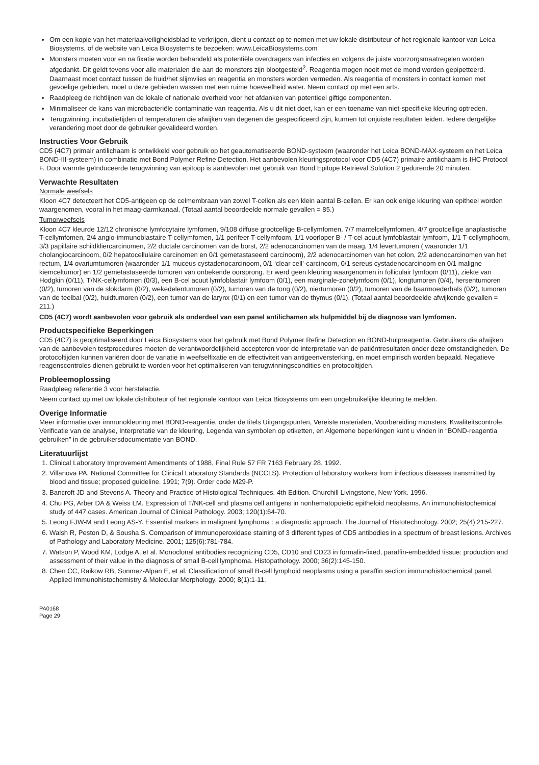Om een kopie van het materiaalveiligheidsblad te verkrijgen, dient u contact op te nemen met uw lokale distributeur of het regionale kantoor van Leica Biosystems, of de website van Leica Biosystems te bezoeken: www.LeicaBiosystems.com
Monsters moeten voor en na fixatie worden behandeld als potentiële overdragers van infecties en volgens de juiste voorzorgsmaatregelen worden afgedankt. Dit geldt tevens voor alle materialen die aan de monsters zijn blootgesteld<sup>2</sup>. Reagentia mogen nooit met de mond worden gepipetteerd. Daarnaast moet contact tussen de huid/het slijmvlies en reagentia en monsters worden vermeden. Als reagentia of monsters in contact komen met gevoelige gebieden, moet u deze gebieden wassen met een ruime hoeveelheid water. Neem contact op met een arts.
Raadpleeg de richtlijnen van de lokale of nationale overheid voor het afdanken van potentieel giftige componenten.
Minimaliseer de kans van microbacteriële contaminatie van reagentia. Als u dit niet doet, kan er een toename van niet-specifieke kleuring optreden.
Terugwinning, incubatietijden of temperaturen die afwijken van degenen die gespecificeerd zijn, kunnen tot onjuiste resultaten leiden. Iedere dergelijke verandering moet door de gebruiker gevalideerd worden.
Instructies Voor Gebruik
CD5 (4C7) primair antilichaam is ontwikkeld voor gebruik op het geautomatiseerde BOND-systeem (waaronder het Leica BOND-MAX-systeem en het Leica BOND-III-systeem) in combinatie met Bond Polymer Refine Detection. Het aanbevolen kleuringsprotocol voor CD5 (4C7) primaire antilichaam is IHC Protocol F. Door warmte geïnduceerde terugwinning van epitoop is aanbevolen met gebruik van Bond Epitope Retrieval Solution 2 gedurende 20 minuten.
Verwachte Resultaten
Normale weefsels
Kloon 4C7 detecteert het CD5-antigeen op de celmembraan van zowel T-cellen als een klein aantal B-cellen. Er kan ook enige kleuring van epitheel worden waargenomen, vooral in het maag-darmkanaal. (Totaal aantal beoordeelde normale gevallen = 85.)
Tumorweefsels
Kloon 4C7 kleurde 12/12 chronische lymfocytaire lymfomen, 9/108 diffuse grootcellige B-cellymfomen, 7/7 mantelcellymfomen, 4/7 grootcellige anaplastische T-cellymfomen, 2/4 angio-immunoblastaire T-cellymfomen, 1/1 perifeer T-cellymfoom, 1/1 voorloper B- / T-cel acuut lymfoblastair lymfoom, 1/1 T-cellymphoom, 3/3 papillaire schildkliercarcinomen, 2/2 ductale carcinomen van de borst, 2/2 adenocarcinomen van de maag, 1/4 levertumoren ( waaronder 1/1 cholangiocarcinoom, 0/2 hepatocellulaire carcinomen en 0/1 gemetastaseerd carcinoom), 2/2 adenocarcinomen van het colon, 2/2 adenocarcinomen van het rectum, 1/4 ovariumtumoren (waaronder 1/1 muceus cystadenocarcinoom, 0/1 ‘clear cell’-carcinoom, 0/1 sereus cystadenocarcinoom en 0/1 maligne kiemceltumor) en 1/2 gemetastaseerde tumoren van onbekende oorsprong. Er werd geen kleuring waargenomen in folliculair lymfoom (0/11), ziekte van Hodgkin (0/11), T/NK-cellymfomen (0/3), een B-cel acuut lymfoblastair lymfoom (0/1), een marginale-zonelymfoom (0/1), longtumoren (0/4), hersentumoren (0/2), tumoren van de slokdarm (0/2), wekedelentumoren (0/2), tumoren van de tong (0/2), niertumoren (0/2), tumoren van de baarmoederhals (0/2), tumoren van de teelbal (0/2), huidtumoren (0/2), een tumor van de larynx (0/1) en een tumor van de thymus (0/1). (Totaal aantal beoordeelde afwijkende gevallen = 211.)
CD5 (4C7) wordt aanbevolen voor gebruik als onderdeel van een panel antilichamen als hulpmiddel bij de diagnose van lymfomen.
Productspecifieke Beperkingen
CD5 (4C7) is geoptimaliseerd door Leica Biosystems voor het gebruik met Bond Polymer Refine Detection en BOND-hulpreagentia. Gebruikers die afwijken van de aanbevolen testprocedures moeten de verantwoordelijkheid accepteren voor de interpretatie van de patiëntresultaten onder deze omstandigheden. De protocoltijden kunnen variëren door de variatie in weefselfixatie en de effectiviteit van antigeenversterking, en moet empirisch worden bepaald. Negatieve reagenscontroles dienen gebruikt te worden voor het optimaliseren van terugwinningscondities en protocoltijden.
Probleemoplossing
Raadpleeg referentie 3 voor herstelactie.
Neem contact op met uw lokale distributeur of het regionale kantoor van Leica Biosystems om een ongebruikelijke kleuring te melden.
Overige Informatie
Meer informatie over immunokleuring met BOND-reagentie, onder de titels Uitgangspunten, Vereiste materialen, Voorbereiding monsters, Kwaliteitscontrole, Verificatie van de analyse, Interpretatie van de kleuring, Legenda van symbolen op etiketten, en Algemene beperkingen kunt u vinden in “BOND-reagentia gebruiken” in de gebruikersdocumentatie van BOND.
Literatuurlijst
1. Clinical Laboratory Improvement Amendments of 1988, Final Rule 57 FR 7163 February 28, 1992.
2. Villanova PA. National Committee for Clinical Laboratory Standards (NCCLS). Protection of laboratory workers from infectious diseases transmitted by blood and tissue; proposed guideline. 1991; 7(9). Order code M29-P.
3. Bancroft JD and Stevens A. Theory and Practice of Histological Techniques. 4th Edition. Churchill Livingstone, New York. 1996.
4. Chu PG, Arber DA & Weiss LM. Expression of T/NK-cell and plasma cell antigens in nonhematopoietic epitheloid neoplasms. An immunohistochemical study of 447 cases. American Journal of Clinical Pathology. 2003; 120(1):64-70.
5. Leong FJW-M and Leong AS-Y. Essential markers in malignant lymphoma : a diagnostic approach. The Journal of Histotechnology. 2002; 25(4):215-227.
6. Walsh R, Peston D, & Sousha S. Comparison of immunoperoxidase staining of 3 different types of CD5 antibodies in a spectrum of breast lesions. Archives of Pathology and Laboratory Medicine. 2001; 125(6):781-784.
7. Watson P, Wood KM, Lodge A, et al. Monoclonal antibodies recognizing CD5, CD10 and CD23 in formalin-fixed, paraffin-embedded tissue: production and assessment of their value in the diagnosis of small B-cell lymphoma. Histopathology. 2000; 36(2):145-150.
8. Chen CC, Raikow RB, Sonmez-Alpan E, et al. Classification of small B-cell lymphoid neoplasms using a paraffin section immunohistochemical panel. Applied Immunohistochemistry & Molecular Morphology. 2000; 8(1):1-11.
PA0168
Page 29